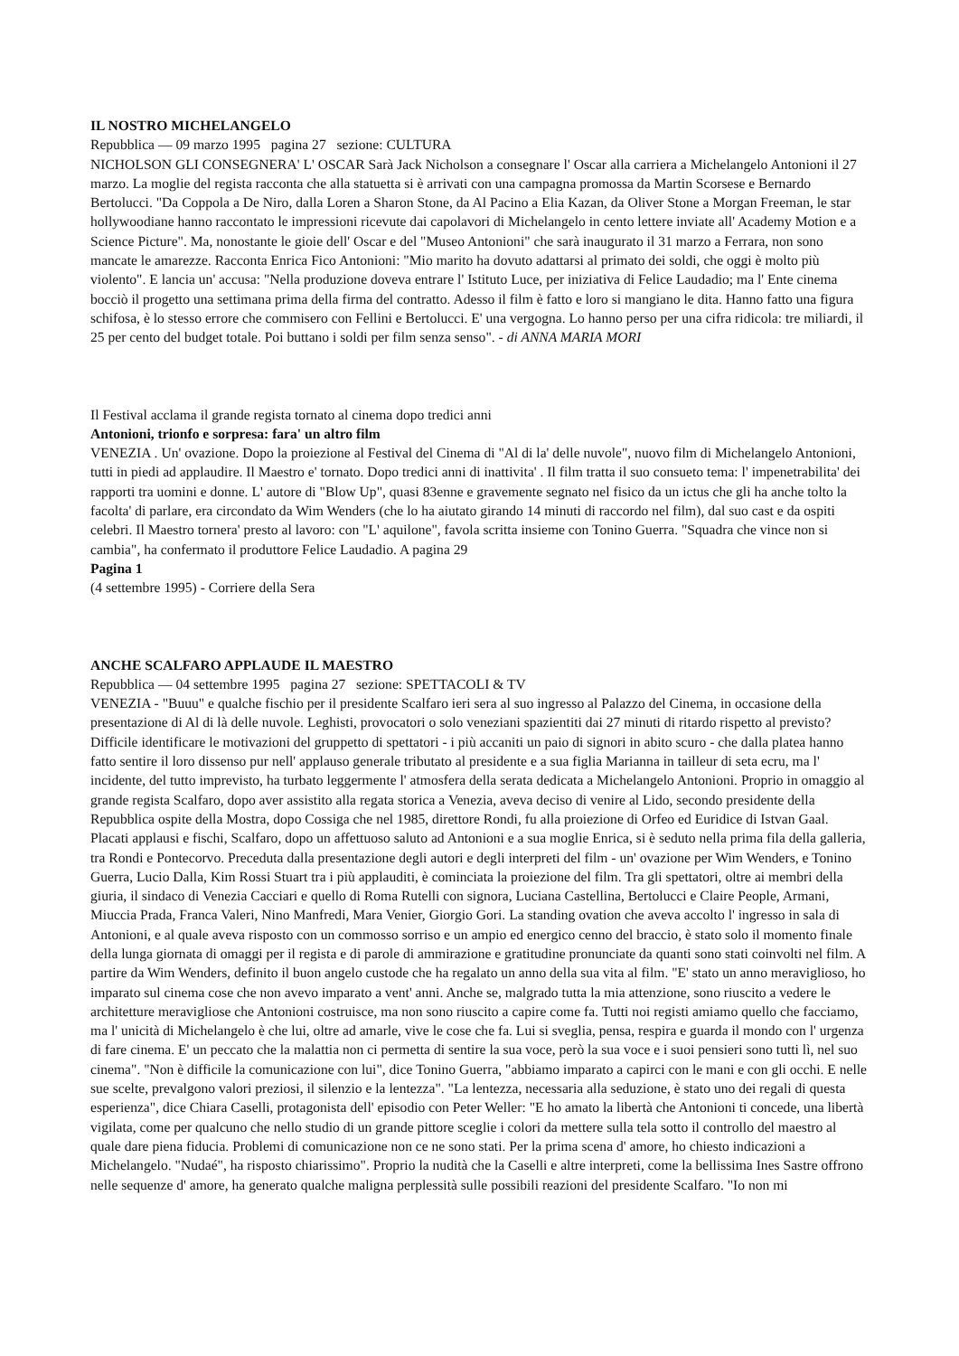IL NOSTRO MICHELANGELO
Repubblica — 09 marzo 1995 pagina 27 sezione: CULTURA
NICHOLSON GLI CONSEGNERA' L' OSCAR Sarà Jack Nicholson a consegnare l' Oscar alla carriera a Michelangelo Antonioni il 27 marzo. La moglie del regista racconta che alla statuetta si è arrivati con una campagna promossa da Martin Scorsese e Bernardo Bertolucci. "Da Coppola a De Niro, dalla Loren a Sharon Stone, da Al Pacino a Elia Kazan, da Oliver Stone a Morgan Freeman, le star hollywoodiane hanno raccontato le impressioni ricevute dai capolavori di Michelangelo in cento lettere inviate all' Academy Motion e a Science Picture". Ma, nonostante le gioie dell' Oscar e del "Museo Antonioni" che sarà inaugurato il 31 marzo a Ferrara, non sono mancate le amarezze. Racconta Enrica Fico Antonioni: "Mio marito ha dovuto adattarsi al primato dei soldi, che oggi è molto più violento". E lancia un' accusa: "Nella produzione doveva entrare l' Istituto Luce, per iniziativa di Felice Laudadio; ma l' Ente cinema bocciò il progetto una settimana prima della firma del contratto. Adesso il film è fatto e loro si mangiano le dita. Hanno fatto una figura schifosa, è lo stesso errore che commisero con Fellini e Bertolucci. E' una vergogna. Lo hanno perso per una cifra ridicola: tre miliardi, il 25 per cento del budget totale. Poi buttano i soldi per film senza senso". - di ANNA MARIA MORI
Il Festival acclama il grande regista tornato al cinema dopo tredici anni
Antonioni, trionfo e sorpresa: fara' un altro film
VENEZIA . Un' ovazione. Dopo la proiezione al Festival del Cinema di "Al di la' delle nuvole", nuovo film di Michelangelo Antonioni, tutti in piedi ad applaudire. Il Maestro e' tornato. Dopo tredici anni di inattivita' . Il film tratta il suo consueto tema: l' impenetrabilita' dei rapporti tra uomini e donne. L' autore di "Blow Up", quasi 83enne e gravemente segnato nel fisico da un ictus che gli ha anche tolto la facolta' di parlare, era circondato da Wim Wenders (che lo ha aiutato girando 14 minuti di raccordo nel film), dal suo cast e da ospiti celebri. Il Maestro tornera' presto al lavoro: con "L' aquilone", favola scritta insieme con Tonino Guerra. "Squadra che vince non si cambia", ha confermato il produttore Felice Laudadio. A pagina 29
Pagina 1
(4 settembre 1995) - Corriere della Sera
ANCHE SCALFARO APPLAUDE IL MAESTRO
Repubblica — 04 settembre 1995 pagina 27 sezione: SPETTACOLI & TV
VENEZIA - "Buuu" e qualche fischio per il presidente Scalfaro ieri sera al suo ingresso al Palazzo del Cinema, in occasione della presentazione di Al di là delle nuvole. Leghisti, provocatori o solo veneziani spazientiti dai 27 minuti di ritardo rispetto al previsto? Difficile identificare le motivazioni del gruppetto di spettatori - i più accaniti un paio di signori in abito scuro - che dalla platea hanno fatto sentire il loro dissenso pur nell' applauso generale tributato al presidente e a sua figlia Marianna in tailleur di seta ecru, ma l' incidente, del tutto imprevisto, ha turbato leggermente l' atmosfera della serata dedicata a Michelangelo Antonioni. Proprio in omaggio al grande regista Scalfaro, dopo aver assistito alla regata storica a Venezia, aveva deciso di venire al Lido, secondo presidente della Repubblica ospite della Mostra, dopo Cossiga che nel 1985, direttore Rondi, fu alla proiezione di Orfeo ed Euridice di Istvan Gaal. Placati applausi e fischi, Scalfaro, dopo un affettuoso saluto ad Antonioni e a sua moglie Enrica, si è seduto nella prima fila della galleria, tra Rondi e Pontecorvo. Preceduta dalla presentazione degli autori e degli interpreti del film - un' ovazione per Wim Wenders, e Tonino Guerra, Lucio Dalla, Kim Rossi Stuart tra i più applauditi, è cominciata la proiezione del film. Tra gli spettatori, oltre ai membri della giuria, il sindaco di Venezia Cacciari e quello di Roma Rutelli con signora, Luciana Castellina, Bertolucci e Claire People, Armani, Miuccia Prada, Franca Valeri, Nino Manfredi, Mara Venier, Giorgio Gori. La standing ovation che aveva accolto l' ingresso in sala di Antonioni, e al quale aveva risposto con un commosso sorriso e un ampio ed energico cenno del braccio, è stato solo il momento finale della lunga giornata di omaggi per il regista e di parole di ammirazione e gratitudine pronunciate da quanti sono stati coinvolti nel film. A partire da Wim Wenders, definito il buon angelo custode che ha regalato un anno della sua vita al film. "E' stato un anno meraviglioso, ho imparato sul cinema cose che non avevo imparato a vent' anni. Anche se, malgrado tutta la mia attenzione, sono riuscito a vedere le architetture meravigliose che Antonioni costruisce, ma non sono riuscito a capire come fa. Tutti noi registi amiamo quello che facciamo, ma l' unicità di Michelangelo è che lui, oltre ad amarle, vive le cose che fa. Lui si sveglia, pensa, respira e guarda il mondo con l' urgenza di fare cinema. E' un peccato che la malattia non ci permetta di sentire la sua voce, però la sua voce e i suoi pensieri sono tutti lì, nel suo cinema". "Non è difficile la comunicazione con lui", dice Tonino Guerra, "abbiamo imparato a capirci con le mani e con gli occhi. E nelle sue scelte, prevalgono valori preziosi, il silenzio e la lentezza". "La lentezza, necessaria alla seduzione, è stato uno dei regali di questa esperienza", dice Chiara Caselli, protagonista dell' episodio con Peter Weller: "E ho amato la libertà che Antonioni ti concede, una libertà vigilata, come per qualcuno che nello studio di un grande pittore sceglie i colori da mettere sulla tela sotto il controllo del maestro al quale dare piena fiducia. Problemi di comunicazione non ce ne sono stati. Per la prima scena d' amore, ho chiesto indicazioni a Michelangelo. "Nudaé", ha risposto chiarissimo". Proprio la nudità che la Caselli e altre interpreti, come la bellissima Ines Sastre offrono nelle sequenze d' amore, ha generato qualche maligna perplessità sulle possibili reazioni del presidente Scalfaro. "Io non mi